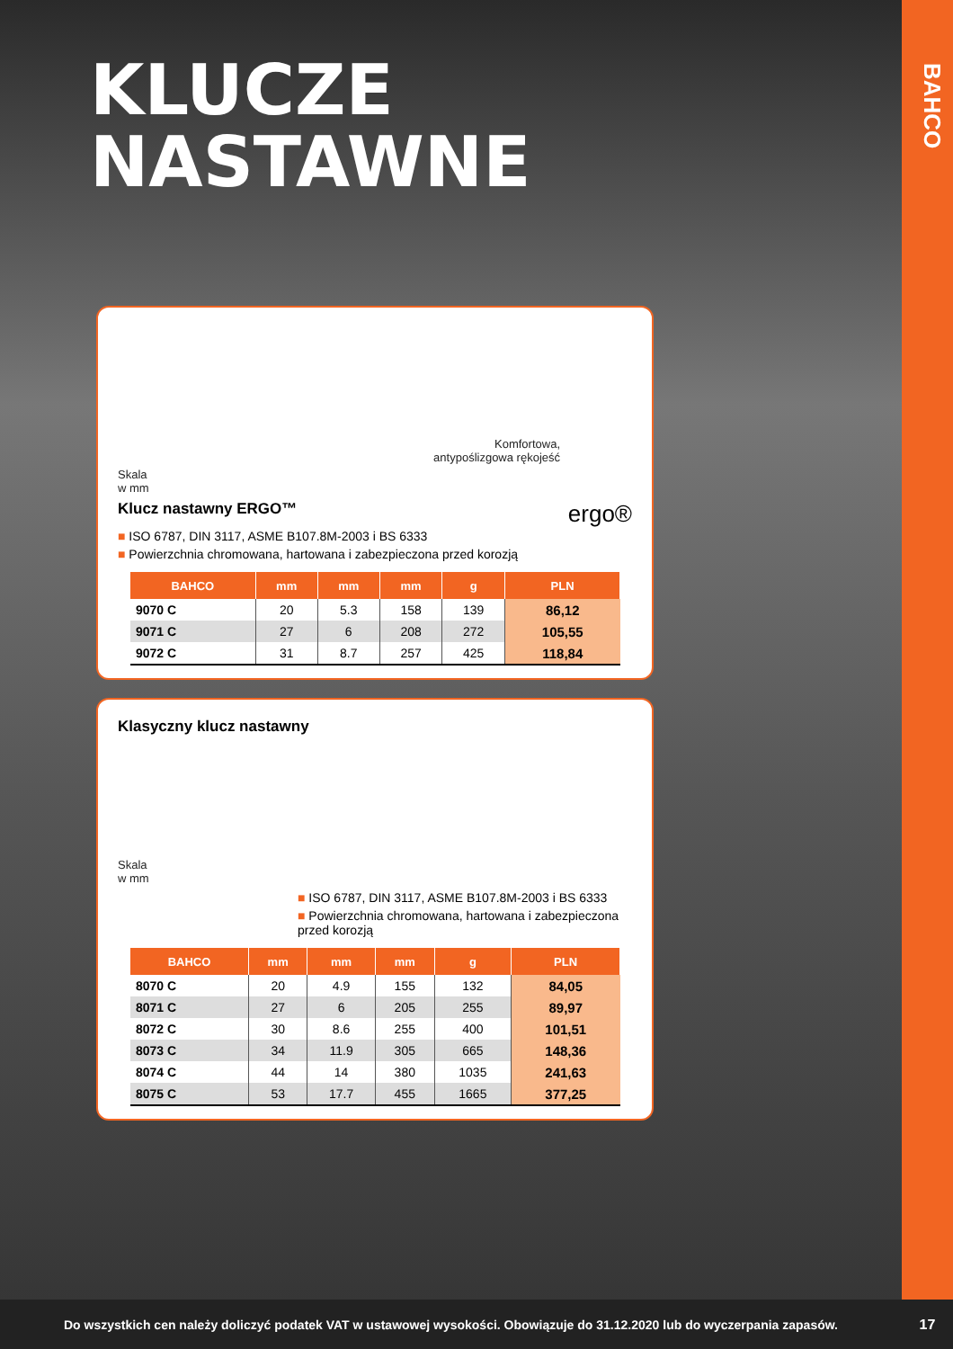BAHCO
KLUCZE
NASTAWNE
Komfortowa,
antypoślizgowa rękojeść
Skala
w mm
Klucz nastawny ERGO™ ergo®
■ ISO 6787, DIN 3117, ASME B107.8M-2003 i BS 6333
■ Powierzchnia chromowana, hartowana i zabezpieczona przed korozją
| BAHCO | mm | mm | mm | g | PLN |
| --- | --- | --- | --- | --- | --- |
| 9070 C | 20 | 5.3 | 158 | 139 | 86,12 |
| 9071 C | 27 | 6 | 208 | 272 | 105,55 |
| 9072 C | 31 | 8.7 | 257 | 425 | 118,84 |
Klasyczny klucz nastawny
Skala
w mm
■ ISO 6787, DIN 3117, ASME B107.8M-2003 i BS 6333
■ Powierzchnia chromowana, hartowana i zabezpieczona przed korozją
| BAHCO | mm | mm | mm | g | PLN |
| --- | --- | --- | --- | --- | --- |
| 8070 C | 20 | 4.9 | 155 | 132 | 84,05 |
| 8071 C | 27 | 6 | 205 | 255 | 89,97 |
| 8072 C | 30 | 8.6 | 255 | 400 | 101,51 |
| 8073 C | 34 | 11.9 | 305 | 665 | 148,36 |
| 8074 C | 44 | 14 | 380 | 1035 | 241,63 |
| 8075 C | 53 | 17.7 | 455 | 1665 | 377,25 |
Do wszystkich cen należy doliczyć podatek VAT w ustawowej wysokości. Obowiązuje do 31.12.2020 lub do wyczerpania zapasów. 17